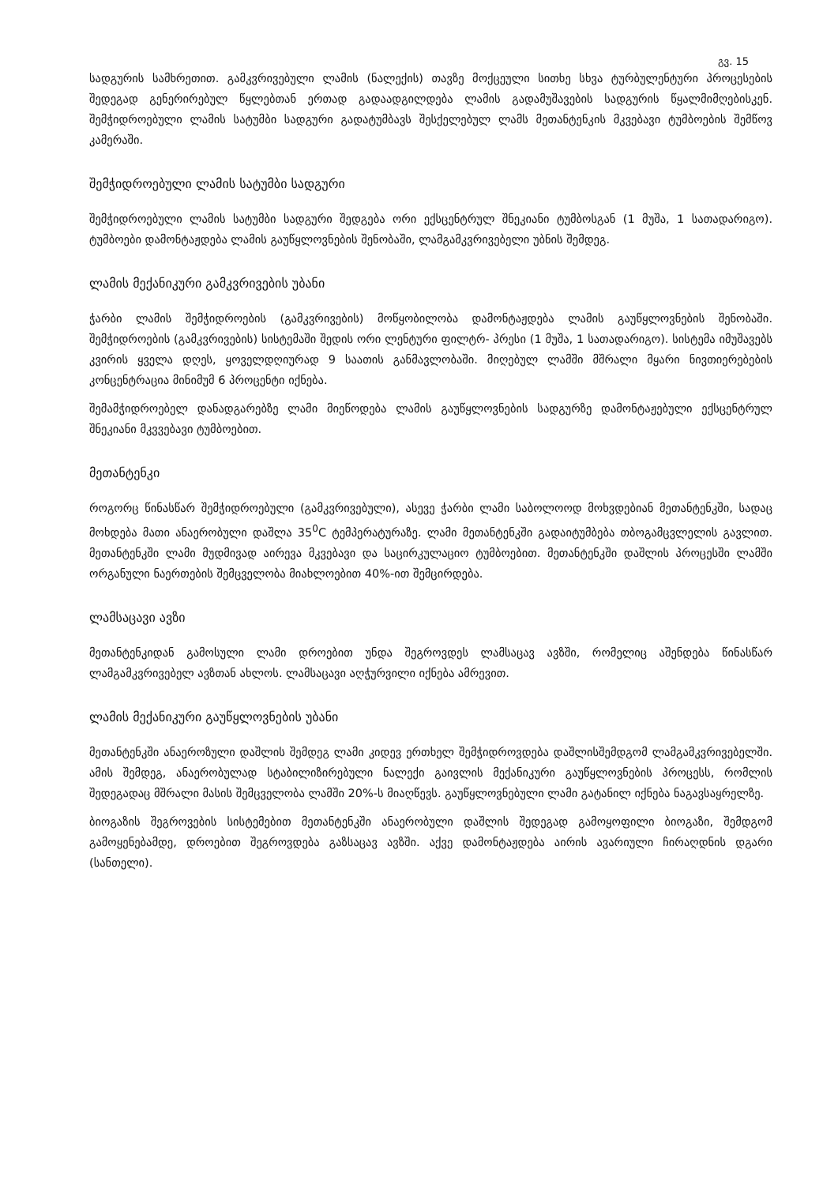გვ. 15
სადგურის სამხრეთით. გამკვრივებული ლამის (ნალექის) თავზე მოქცეული სითხე სხვა ტურბულენტური პროცესების შედეგად გენერირებულ წყლებთან ერთად გადაადგილდება ლამის გადამუშავების სადგურის წყალმიმღებისკენ. შემჭიდროებული ლამის სატუმბი სადგური გადატუმბავს შესქელებულ ლამს მეთანტენკის მკვებავი ტუმბოების შემწოვ კამერაში.
შემჭიდროებული ლამის სატუმბი სადგური
შემჭიდროებული ლამის სატუმბი სადგური შედგება ორი ექსცენტრულ შნეკიანი ტუმბოსგან (1 მუშა, 1 სათადარიგო). ტუმბოები დამონტაჟდება ლამის გაუწყლოვნების შენობაში, ლამგამკვრივებელი უბნის შემდეგ.
ლამის მექანიკური გამკვრივების უბანი
ჭარბი ლამის შემჭიდროების (გამკვრივების) მოწყობილობა დამონტაჟდება ლამის გაუწყლოვნების შენობაში. შემჭიდროების (გამკვრივების) სისტემაში შედის ორი ლენტური ფილტრ- პრესი (1 მუშა, 1 სათადარიგო). სისტემა იმუშავებს კვირის ყველა დღეს, ყოველდღიურად 9 საათის განმავლობაში. მიღებულ ლამში მშრალი მყარი ნივთიერებების კონცენტრაცია მინიმუმ 6 პროცენტი იქნება.
შემამჭიდროებელ დანადგარებზე ლამი მიეწოდება ლამის გაუწყლოვნების სადგურზე დამონტაჟებული ექსცენტრულ შნეკიანი მკვვებავი ტუმბოებით.
მეთანტენკი
როგორც წინასწარ შემჭიდროებული (გამკვრივებული), ასევე ჭარბი ლამი საბოლოოდ მოხვდებიან მეთანტენკში, სადაც მოხდება მათი ანაერობული დაშლა 35<sup>0</sup>C ტემპერატურაზე. ლამი მეთანტენკში გადაიტუმბება თბოგამცვლელის გავლით. მეთანტენკში ლამი მუდმივად აირევა მკვებავი და საცირკულაციო ტუმბოებით. მეთანტენკში დაშლის პროცესში ლამში ორგანული ნაერთების შემცველობა მიახლოებით 40%-ით შემცირდება.
ლამსაცავი ავზი
მეთანტენკიდან გამოსული ლამი დროებით უნდა შეგროვდეს ლამსაცავ ავზში, რომელიც აშენდება წინასწარ ლამგამკვრივებელ ავზთან ახლოს. ლამსაცავი აღჭურვილი იქნება ამრევით.
ლამის მექანიკური გაუწყლოვნების უბანი
მეთანტენკში ანაეროზული დაშლის შემდეგ ლამი კიდევ ერთხელ შემჭიდროვდება დაშლისშემდგომ ლამგამკვრივებელში. ამის შემდეგ, ანაერობულად სტაბილიზირებული ნალექი გაივლის მექანიკური გაუწყლოვნების პროცესს, რომლის შედეგადაც მშრალი მასის შემცველობა ლამში 20%-ს მიაღწევს. გაუწყლოვნებული ლამი გატანილ იქნება ნაგავსაყრელზე.
ბიოგაზის შეგროვების სისტემებით მეთანტენკში ანაერობული დაშლის შედეგად გამოყოფილი ბიოგაზი, შემდგომ გამოყენებამდე, დროებით შეგროვდება გაზსაცავ ავზში. აქვე დამონტაჟდება აირის ავარიული ჩირაღდნის დგარი (სანთელი).